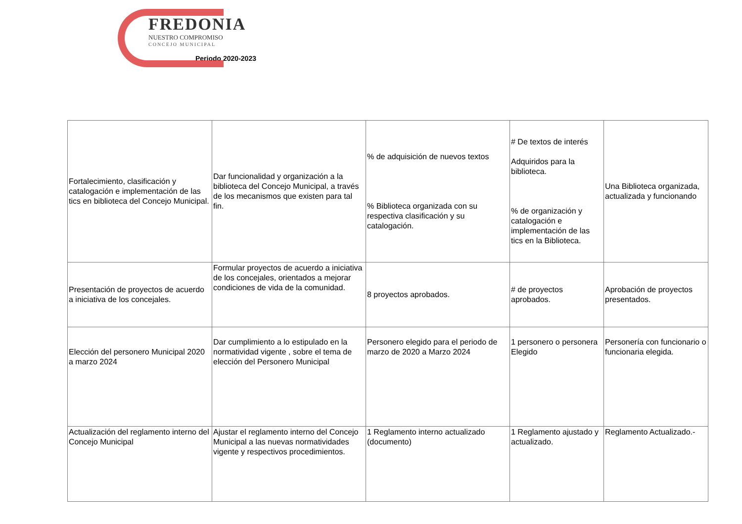FREDONIA
NUESTRO COMPROMISO
CONCEJO MUNICIPAL
Periodo 2020-2023
| Fortalecimiento, clasificación y catalogación e implementación de las tics en biblioteca del Concejo Municipal. | Dar funcionalidad y organización a la biblioteca del Concejo Municipal, a través de los mecanismos que existen para tal fin. | % de adquisición de nuevos textos % Biblioteca organizada con su respectiva clasificación y su catalogación. | # De textos de interés Adquiridos para la biblioteca. % de organización y catalogación e implementación de las tics en la Biblioteca. | Una Biblioteca organizada, actualizada y funcionando |
| Presentación de proyectos de acuerdo a iniciativa de los concejales. | Formular proyectos de acuerdo a iniciativa de los concejales, orientados a mejorar condiciones de vida de la comunidad. | 8 proyectos aprobados. | # de proyectos aprobados. | Aprobación de proyectos presentados. |
| Elección del personero Municipal 2020 a marzo 2024 | Dar cumplimiento a lo estipulado en la normatividad vigente , sobre el tema de elección del Personero Municipal | Personero elegido para el periodo de marzo de 2020 a Marzo 2024 | 1 personero o personera Elegido | Personería con funcionario o funcionaria elegida. |
| Actualización del reglamento interno del Concejo Municipal | Ajustar el reglamento interno del Concejo Municipal a las nuevas normatividades vigente y respectivos procedimientos. | 1 Reglamento interno actualizado (documento) | 1 Reglamento ajustado y actualizado. | Reglamento Actualizado.- |